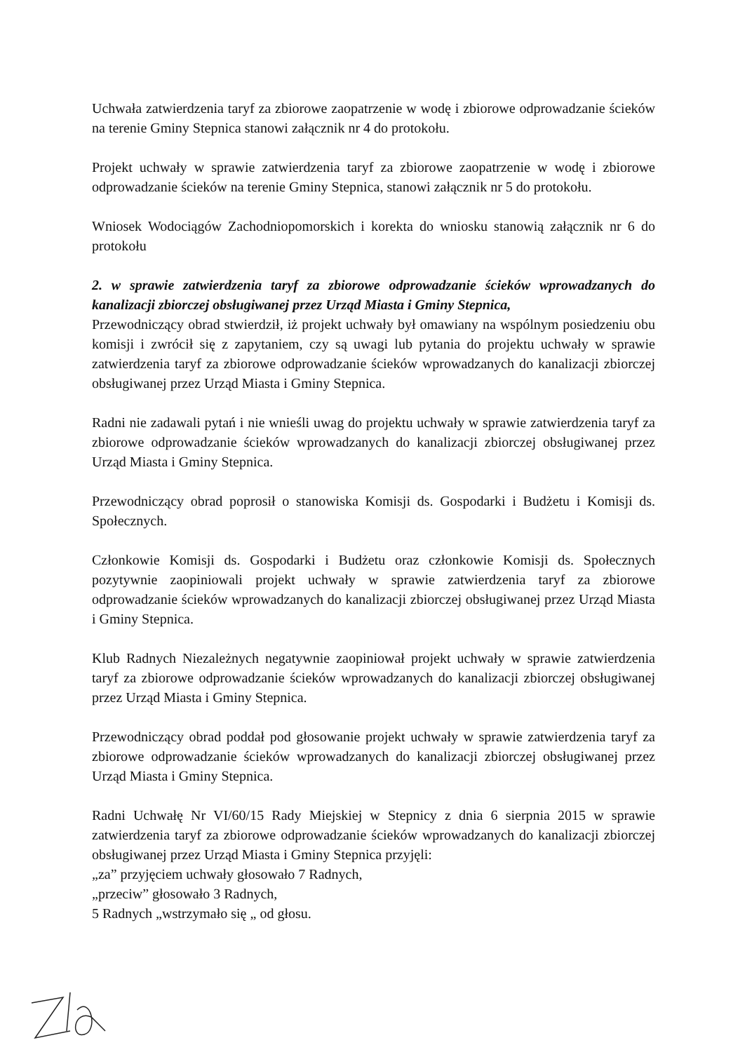Uchwała zatwierdzenia taryf za zbiorowe zaopatrzenie w wodę i zbiorowe odprowadzanie ścieków na terenie Gminy Stepnica stanowi załącznik nr 4 do protokołu.
Projekt uchwały w sprawie zatwierdzenia taryf za zbiorowe zaopatrzenie w wodę i zbiorowe odprowadzanie ścieków na terenie Gminy Stepnica, stanowi załącznik nr 5 do protokołu.
Wniosek Wodociągów Zachodniopomorskich i korekta do wniosku stanowią załącznik nr 6 do protokołu
2. w sprawie zatwierdzenia taryf za zbiorowe odprowadzanie ścieków wprowadzanych do kanalizacji zbiorczej obsługiwanej przez Urząd Miasta i Gminy Stepnica,
Przewodniczący obrad stwierdził, iż projekt uchwały był omawiany na wspólnym posiedzeniu obu komisji i zwrócił się z zapytaniem, czy są uwagi lub pytania do projektu uchwały w sprawie zatwierdzenia taryf za zbiorowe odprowadzanie ścieków wprowadzanych do kanalizacji zbiorczej obsługiwanej przez Urząd Miasta i Gminy Stepnica.
Radni nie zadawali pytań i nie wnieśli uwag do projektu uchwały w sprawie zatwierdzenia taryf za zbiorowe odprowadzanie ścieków wprowadzanych do kanalizacji zbiorczej obsługiwanej przez Urząd Miasta i Gminy Stepnica.
Przewodniczący obrad poprosił o stanowiska Komisji ds. Gospodarki i Budżetu i Komisji ds. Społecznych.
Członkowie Komisji ds. Gospodarki i Budżetu oraz członkowie Komisji ds. Społecznych pozytywnie zaopiniowali projekt uchwały w sprawie zatwierdzenia taryf za zbiorowe odprowadzanie ścieków wprowadzanych do kanalizacji zbiorczej obsługiwanej przez Urząd Miasta i Gminy Stepnica.
Klub Radnych Niezależnych negatywnie zaopiniował projekt uchwały w sprawie zatwierdzenia taryf za zbiorowe odprowadzanie ścieków wprowadzanych do kanalizacji zbiorczej obsługiwanej przez Urząd Miasta i Gminy Stepnica.
Przewodniczący obrad poddał pod głosowanie projekt uchwały w sprawie zatwierdzenia taryf za zbiorowe odprowadzanie ścieków wprowadzanych do kanalizacji zbiorczej obsługiwanej przez Urząd Miasta i Gminy Stepnica.
Radni Uchwałę Nr VI/60/15 Rady Miejskiej w Stepnicy z dnia 6 sierpnia 2015 w sprawie zatwierdzenia taryf za zbiorowe odprowadzanie ścieków wprowadzanych do kanalizacji zbiorczej obsługiwanej przez Urząd Miasta i Gminy Stepnica przyjęli:
„za” przyjęciem uchwały głosowało 7 Radnych,
„przeciw” głosowało 3 Radnych,
5 Radnych „wstrzymało się „ od głosu.